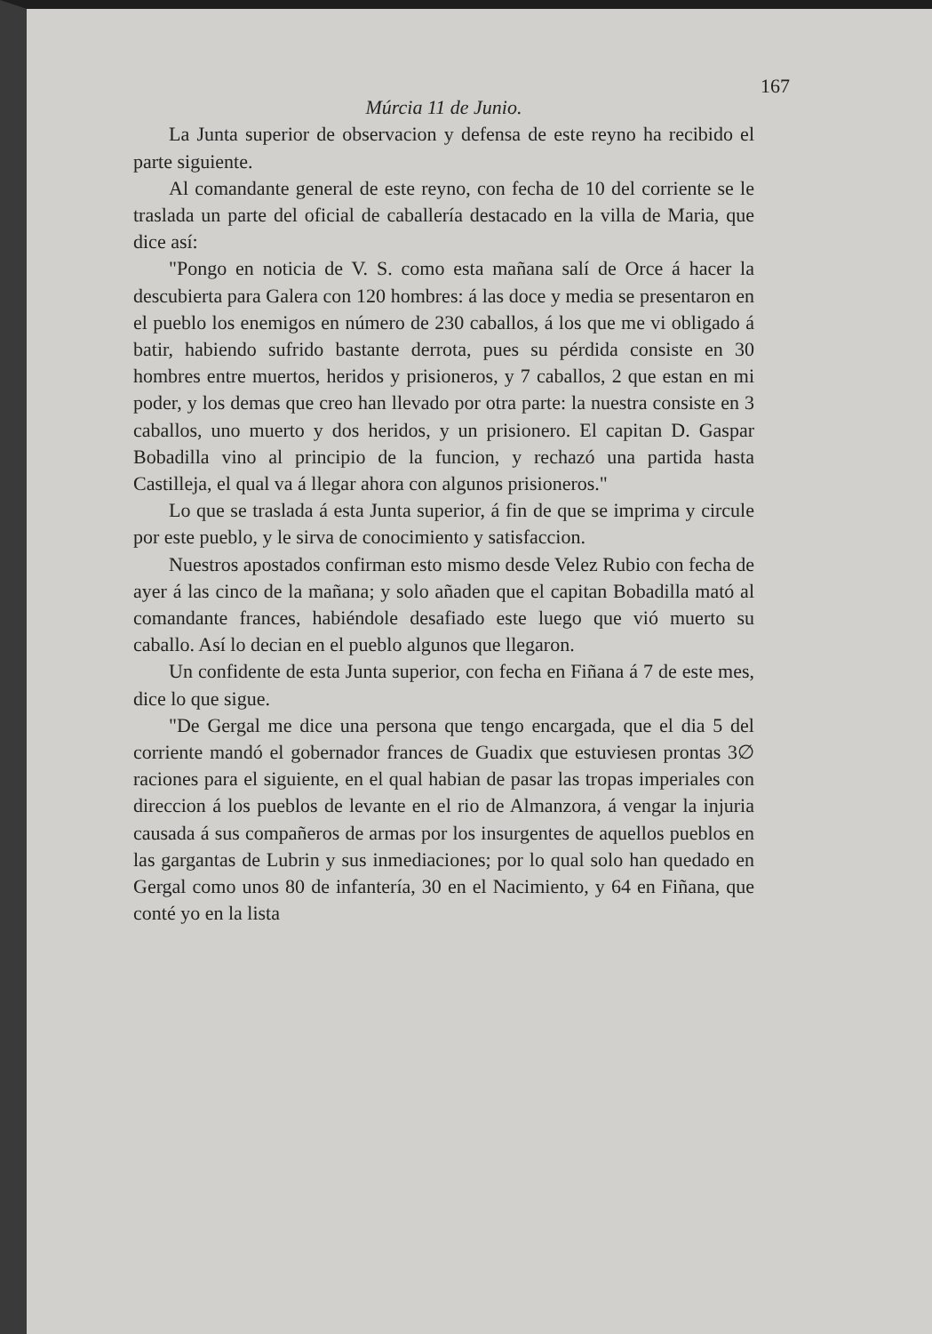167
Múrcia 11 de Junio.
La Junta superior de observacion y defensa de este reyno ha recibido el parte siguiente.
Al comandante general de este reyno, con fecha de 10 del corriente se le traslada un parte del oficial de caballería destacado en la villa de Maria, que dice así:
"Pongo en noticia de V. S. como esta mañana salí de Orce á hacer la descubierta para Galera con 120 hombres: á las doce y media se presentaron en el pueblo los enemigos en número de 230 caballos, á los que me vi obligado á batir, habiendo sufrido bastante derrota, pues su pérdida consiste en 30 hombres entre muertos, heridos y prisioneros, y 7 caballos, 2 que estan en mi poder, y los demas que creo han llevado por otra parte: la nuestra consiste en 3 caballos, uno muerto y dos heridos, y un prisionero. El capitan D. Gaspar Bobadilla vino al principio de la funcion, y rechazó una partida hasta Castilleja, el qual va á llegar ahora con algunos prisioneros."
Lo que se traslada á esta Junta superior, á fin de que se imprima y circule por este pueblo, y le sirva de conocimiento y satisfaccion.
Nuestros apostados confirman esto mismo desde Velez Rubio con fecha de ayer á las cinco de la mañana; y solo añaden que el capitan Bobadilla mató al comandante frances, habiéndole desafiado este luego que vió muerto su caballo. Así lo decian en el pueblo algunos que llegaron.
Un confidente de esta Junta superior, con fecha en Fiñana á 7 de este mes, dice lo que sigue.
"De Gergal me dice una persona que tengo encargada, que el dia 5 del corriente mandó el gobernador frances de Guadix que estuviesen prontas 3∅ raciones para el siguiente, en el qual habian de pasar las tropas imperiales con direccion á los pueblos de levante en el rio de Almanzora, á vengar la injuria causada á sus compañeros de armas por los insurgentes de aquellos pueblos en las gargantas de Lubrin y sus inmediaciones; por lo qual solo han quedado en Gergal como unos 80 de infantería, 30 en el Nacimiento, y 64 en Fiñana, que conté yo en la lista